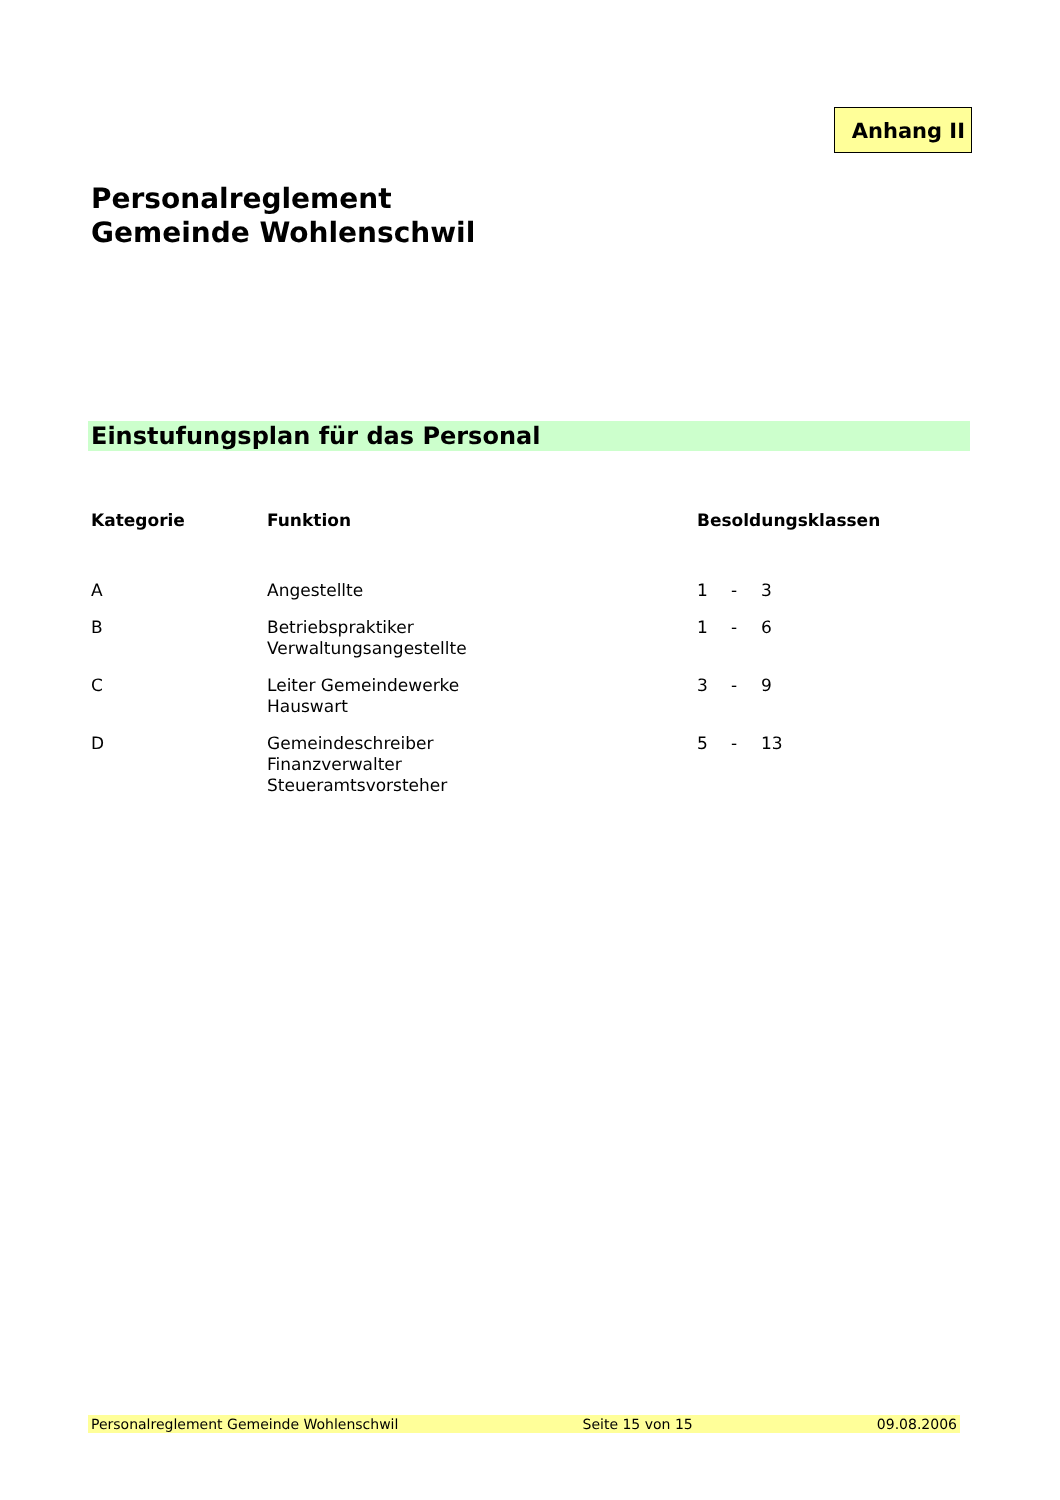Anhang II
Personalreglement
Gemeinde Wohlenschwil
Einstufungsplan für das Personal
| Kategorie | Funktion | Besoldungsklassen | | |
| --- | --- | --- | --- | --- |
| A | Angestellte | 1 | - | 3 |
| B | Betriebspraktiker Verwaltungsangestellte | 1 | - | 6 |
| C | Leiter Gemeindewerke Hauswart | 3 | - | 9 |
| D | Gemeindeschreiber Finanzverwalter Steueramtsvorsteher | 5 | - | 13 |
Personalreglement Gemeinde Wohlenschwil Seite 15 von 15 09.08.2006